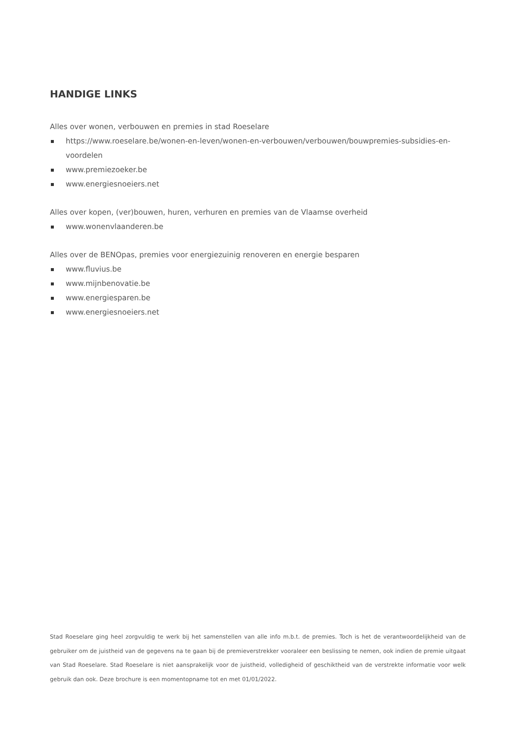HANDIGE LINKS
Alles over wonen, verbouwen en premies in stad Roeselare
https://www.roeselare.be/wonen-en-leven/wonen-en-verbouwen/verbouwen/bouwpremies-subsidies-en-voordelen
www.premiezoeker.be
www.energiesnoeiers.net
Alles over kopen, (ver)bouwen, huren, verhuren en premies van de Vlaamse overheid
www.wonenvlaanderen.be
Alles over de BENOpas, premies voor energiezuinig renoveren en energie besparen
www.fluvius.be
www.mijnbenovatie.be
www.energiesparen.be
www.energiesnoeiers.net
Stad Roeselare ging heel zorgvuldig te werk bij het samenstellen van alle info m.b.t. de premies. Toch is het de verantwoordelijkheid van de gebruiker om de juistheid van de gegevens na te gaan bij de premieverstrekker vooraleer een beslissing te nemen, ook indien de premie uitgaat van Stad Roeselare. Stad Roeselare is niet aansprakelijk voor de juistheid, volledigheid of geschiktheid van de verstrekte informatie voor welk gebruik dan ook. Deze brochure is een momentopname tot en met 01/01/2022.